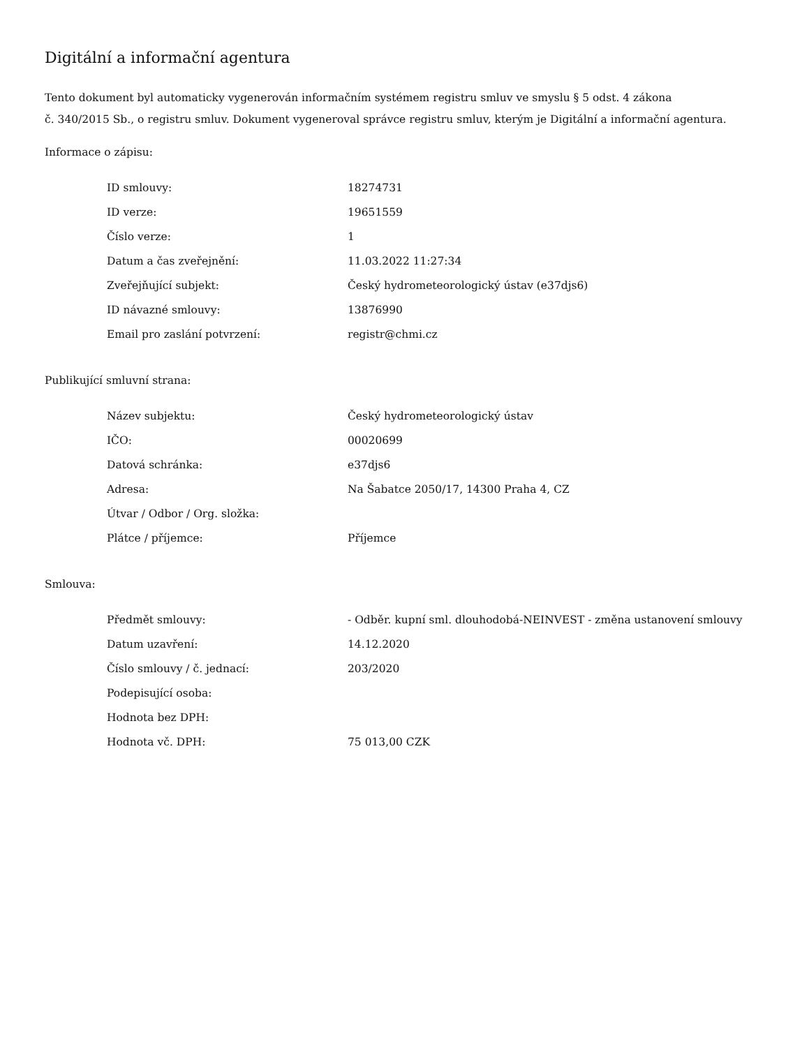Digitální a informační agentura
Tento dokument byl automaticky vygenerován informačním systémem registru smluv ve smyslu § 5 odst. 4 zákona
č. 340/2015 Sb., o registru smluv. Dokument vygeneroval správce registru smluv, kterým je Digitální a informační agentura.
Informace o zápisu:
| ID smlouvy: | 18274731 |
| ID verze: | 19651559 |
| Číslo verze: | 1 |
| Datum a čas zveřejnění: | 11.03.2022 11:27:34 |
| Zveřejňující subjekt: | Český hydrometeorologický ústav (e37djs6) |
| ID návazné smlouvy: | 13876990 |
| Email pro zaslání potvrzení: | registr@chmi.cz |
Publikující smluvní strana:
| Název subjektu: | Český hydrometeorologický ústav |
| IČO: | 00020699 |
| Datová schránka: | e37djs6 |
| Adresa: | Na Šabatce 2050/17, 14300 Praha 4, CZ |
| Útvar / Odbor / Org. složka: | |
| Plátce / příjemce: | Příjemce |
Smlouva:
| Předmět smlouvy: | - Odběr. kupní sml. dlouhodobá-NEINVEST - změna ustanovení smlouvy |
| Datum uzavření: | 14.12.2020 |
| Číslo smlouvy / č. jednací: | 203/2020 |
| Podepisující osoba: | |
| Hodnota bez DPH: | |
| Hodnota vč. DPH: | 75 013,00 CZK |